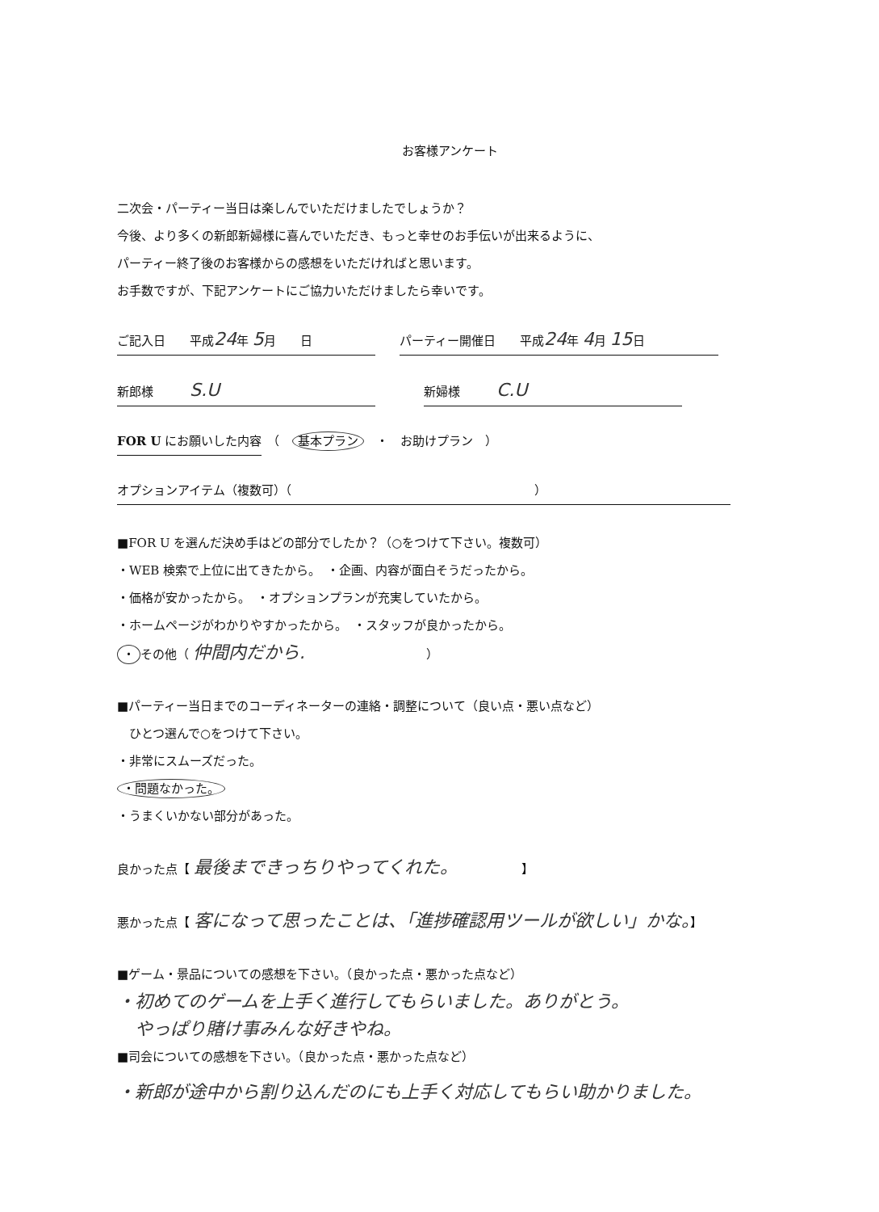お客様アンケート
二次会・パーティー当日は楽しんでいただけましたでしょうか？
今後、より多くの新郎新婦様に喜んでいただき、もっと幸せのお手伝いが出来るように、
パーティー終了後のお客様からの感想をいただければと思います。
お手数ですが、下記アンケートにご協力いただけましたら幸いです。
ご記入日　　平成24年 5月　　日　　パーティー開催日　　平成24年 4月 15日
新郎様　　　S.U　　　　新婦様　　　C.U
FOR U にお願いした内容　（　基本プラン　・　お助けプラン　）
オプションアイテム（複数可）（　　　　　　　　　　　　　　　　　　　　）
■FOR U を選んだ決め手はどの部分でしたか？（○をつけて下さい。複数可）
・WEB 検索で上位に出てきたから。　・企画、内容が面白そうだったから。
・価格が安かったから。　・オプションプランが充実していたから。
・ホームページがわかりやすかったから。　・スタッフが良かったから。
・ その他（ 仲間内だから.　　　　　　　　　　）
■パーティー当日までのコーディネーターの連絡・調整について（良い点・悪い点など）
　ひとつ選んで○をつけて下さい。
・非常にスムーズだった。
・問題なかった。
・うまくいかない部分があった。
良かった点【 最後まできっちりやってくれた。　　　　　　】
悪かった点【 客になって思ったことは、「進捗確認用ツールが欲しい」かな。】
■ゲーム・景品についての感想を下さい。（良かった点・悪かった点など）
・初めてのゲームを上手く進行してもらいました。ありがとう。
　やっぱり賭け事みんな好きやね。
■司会についての感想を下さい。（良かった点・悪かった点など）
・新郎が途中から割り込んだのにも上手く対応してもらい助かりました。